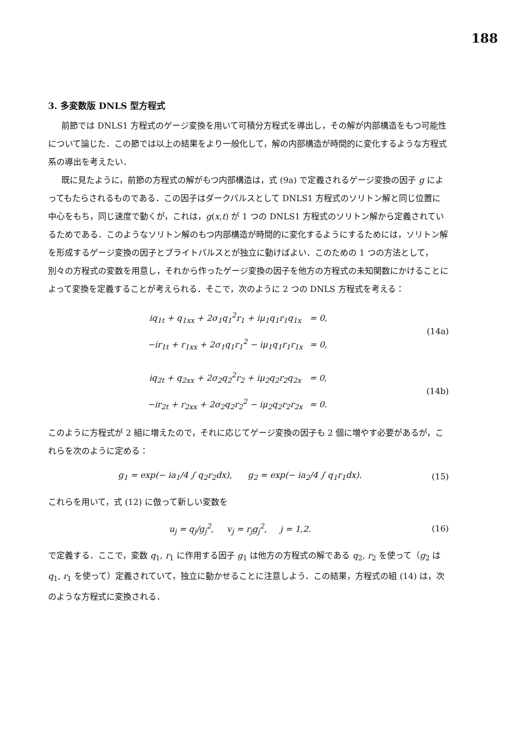188
3. 多変数版 DNLS 型方程式
前節では DNLS1 方程式のゲージ変換を用いて可積分方程式を導出し，その解が内部構造をもつ可能性について論じた．この節では以上の結果をより一般化して，解の内部構造が時間的に変化するような方程式系の導出を考えたい．
既に見たように，前節の方程式の解がもつ内部構造は，式 (9a) で定義されるゲージ変換の因子 g によってもたらされるものである．この因子はダークパルスとして DNLS1 方程式のソリトン解と同じ位置に中心をもち，同じ速度で動くが，これは，g(x,t) が 1 つの DNLS1 方程式のソリトン解から定義されているためである．このようなソリトン解のもつ内部構造が時間的に変化するようにするためには，ソリトン解を形成するゲージ変換の因子とブライトパルスとが独立に動けばよい．このための 1 つの方法として，別々の方程式の変数を用意し，それから作ったゲージ変換の因子を他方の方程式の未知関数にかけることによって変換を定義することが考えられる．そこで，次のように 2 つの DNLS 方程式を考える：
| iq<sub>1t</sub> + q<sub>1xx</sub> + 2σ<sub>1</sub>q<sub>1</sub><sup>2</sup>r<sub>1</sub> + iμ<sub>1</sub>q<sub>1</sub>r<sub>1</sub>q<sub>1x</sub> | = 0, |
| −ir<sub>1t</sub> + r<sub>1xx</sub> + 2σ<sub>1</sub>q<sub>1</sub>r<sub>1</sub><sup>2</sup> − iμ<sub>1</sub>q<sub>1</sub>r<sub>1</sub>r<sub>1x</sub> | = 0, |
(14a)
| iq<sub>2t</sub> + q<sub>2xx</sub> + 2σ<sub>2</sub>q<sub>2</sub><sup>2</sup>r<sub>2</sub> + iμ<sub>2</sub>q<sub>2</sub>r<sub>2</sub>q<sub>2x</sub> | = 0, |
| −ir<sub>2t</sub> + r<sub>2xx</sub> + 2σ<sub>2</sub>q<sub>2</sub>r<sub>2</sub><sup>2</sup> − iμ<sub>2</sub>q<sub>2</sub>r<sub>2</sub>r<sub>2x</sub> | = 0. |
(14b)
このように方程式が 2 組に増えたので，それに応じてゲージ変換の因子も 2 個に増やす必要があるが，これらを次のように定める：
g<sub>1</sub> = exp(− ia<sub>1</sub>/4 ∫ q<sub>2</sub>r<sub>2</sub>dx), g<sub>2</sub> = exp(− ia<sub>2</sub>/4 ∫ q<sub>1</sub>r<sub>1</sub>dx).
(15)
これらを用いて，式 (12) に倣って新しい変数を
u<sub>j</sub> = q<sub>j</sub>/g<sub>j</sub><sup>2</sup>, v<sub>j</sub> = r<sub>j</sub>g<sub>j</sub><sup>2</sup>, j = 1,2.
(16)
で定義する．ここで，変数 q<sub>1</sub>, r<sub>1</sub> に作用する因子 g<sub>1</sub> は他方の方程式の解である q<sub>2</sub>, r<sub>2</sub> を使って（g<sub>2</sub> は q<sub>1</sub>, r<sub>1</sub> を使って）定義されていて，独立に動かせることに注意しよう．この結果，方程式の組 (14) は，次のような方程式に変換される．